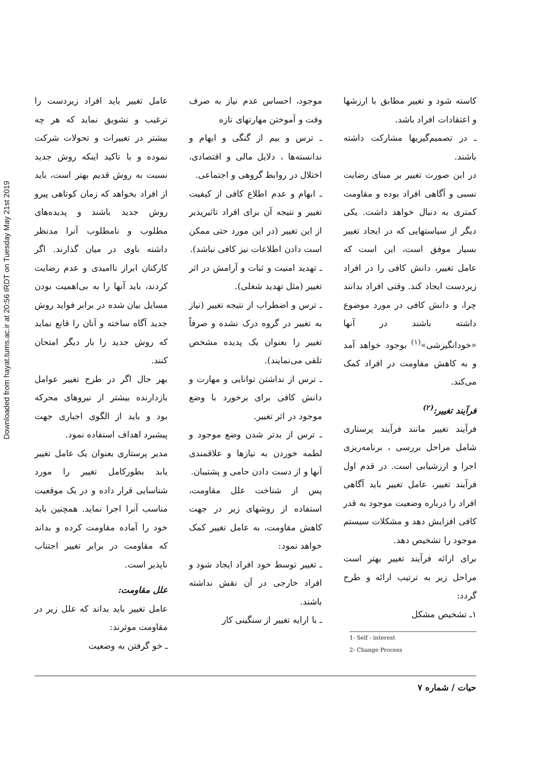Downloaded from hayat.tums.ac.ir at 20:56 IRDT on Tuesday May 21st 2019
عامل تغییر باید افراد زیردست را ترغیب و تشویق نماید که هر چه بیشتر در تغییرات و تحولات شرکت نموده و با تاکید اینکه روش جدید نسبت به روش قدیم بهتر است، باید از افراد بخواهد که زمان کوتاهی پیرو روش جدید باشند و پدیده‌های مطلوب و نامطلوب آنرا مدنظر داشته باوی در میان گذارند. اگر کارکنان ابراز ناامیدی و عدم رضایت کردند، باید آنها را به بی‌اهمیت بودن مسایل بیان شده در برابر فواید روش جدید آگاه ساخته و آنان را قانع نماید که روش جدید را بار دیگر امتحان کنند.
بهر حال اگر در طرح تغییر عوامل بازدارنده بیشتر از نیروهای محرکه بود و باید از الگوی اجباری جهت پیشبرد اهداف استفاده نمود.
مدیر پرستاری بعنوان یک عامل تغییر یابد بطورکامل تغییر را مورد شناسایی قرار داده و در یک موقعیت مناسب آنرا اجرا نماید. همچنین باید خود را آماده مقاومت کرده و بداند که مقاومت در برابر تغییر اجتناب ناپذیر است.
علل مقاومت:
عامل تغییر باید بداند که علل زیر در مقاومت موثرند:
ـ خو گرفتن به وضعیت
موجود، احساس عدم نیاز به صرف وقت و آموختن مهارتهای تازه
ـ ترس و بیم از گنگی و ابهام و ندانسته‌ها ، دلایل مالی و اقتصادی، اختلال در روابط گروهی و اجتماعی.
ـ ابهام و عدم اطلاع کافی از کیفیت تغییر و نتیجه آن برای افراد تاثیرپذیر از این تغییر (در این مورد حتی ممکن است دادن اطلاعات نیز کافی نباشد).
ـ تهدید امنیت و ثبات و آرامش در اثر تغییر (مثل تهدید شغلی).
ـ ترس و اضطراب از نتیجه تغییر (نیاز به تغییر در گروه درک نشده و صرفاً تغییر را بعنوان یک پدیده مشخص تلقی می‌نمایند).
ـ ترس از نداشتن توانایی و مهارت و دانش کافی برای برخورد با وضع موجود در اثر تغییر.
ـ ترس از بدتر شدن وضع موجود و لطمه خوردن به نیازها و علاقمندی آنها و از دست دادن حامی و پشتیبان.
پس از شناخت علل مقاومت، استفاده از روشهای زیر در جهت کاهش مقاومت، به عامل تغییر کمک خواهد نمود:
ـ تغییر توسط خود افراد ایجاد شود و افراد خارجی در آن نقش نداشته باشند.
ـ با ارایه تغییر از سنگینی کار
کاسته شود و تغییر مطابق با ارزشها و اعتقادات افراد باشد.
ـ در تصمیم‌گیریها مشارکت داشته باشند.
در این صورت تغییر بر مبنای رضایت نسبی و آگاهی افراد بوده و مقاومت کمتری به دنبال خواهد داشت. یکی دیگر از سیاستهایی که در ایجاد تغییر بسیار موفق است، این است که عامل تغییر، دانش کافی را در افراد زیردست ایجاد کند. وقتی افراد بدانند چرا، و دانش کافی در مورد موضوع داشته باشند در آنها «خودانگیزشی»<sup>(۱)</sup> بوجود خواهد آمد و به کاهش مقاومت در افراد کمک می‌کند.
فرآیند تغییر:<sup>(۲)</sup>
فرآیند تغییر مانند فرآیند پرستاری شامل مراحل بررسی ، برنامه‌ریزی اجرا و ارزشیابی است. در قدم اول فرآیند تغییر، عامل تغییر باید آگاهی افراد را درباره وضعیت موجود به قدر کافی افزایش دهد و مشکلات سیستم موجود را تشخیص دهد.
برای ارائه فرآیند تغییر بهتر است مراحل زیر به ترتیب ارائه و طرح گردد:
۱ـ تشخیص مشکل
1- Self - interest
2- Change Process
حیات / شماره ۷